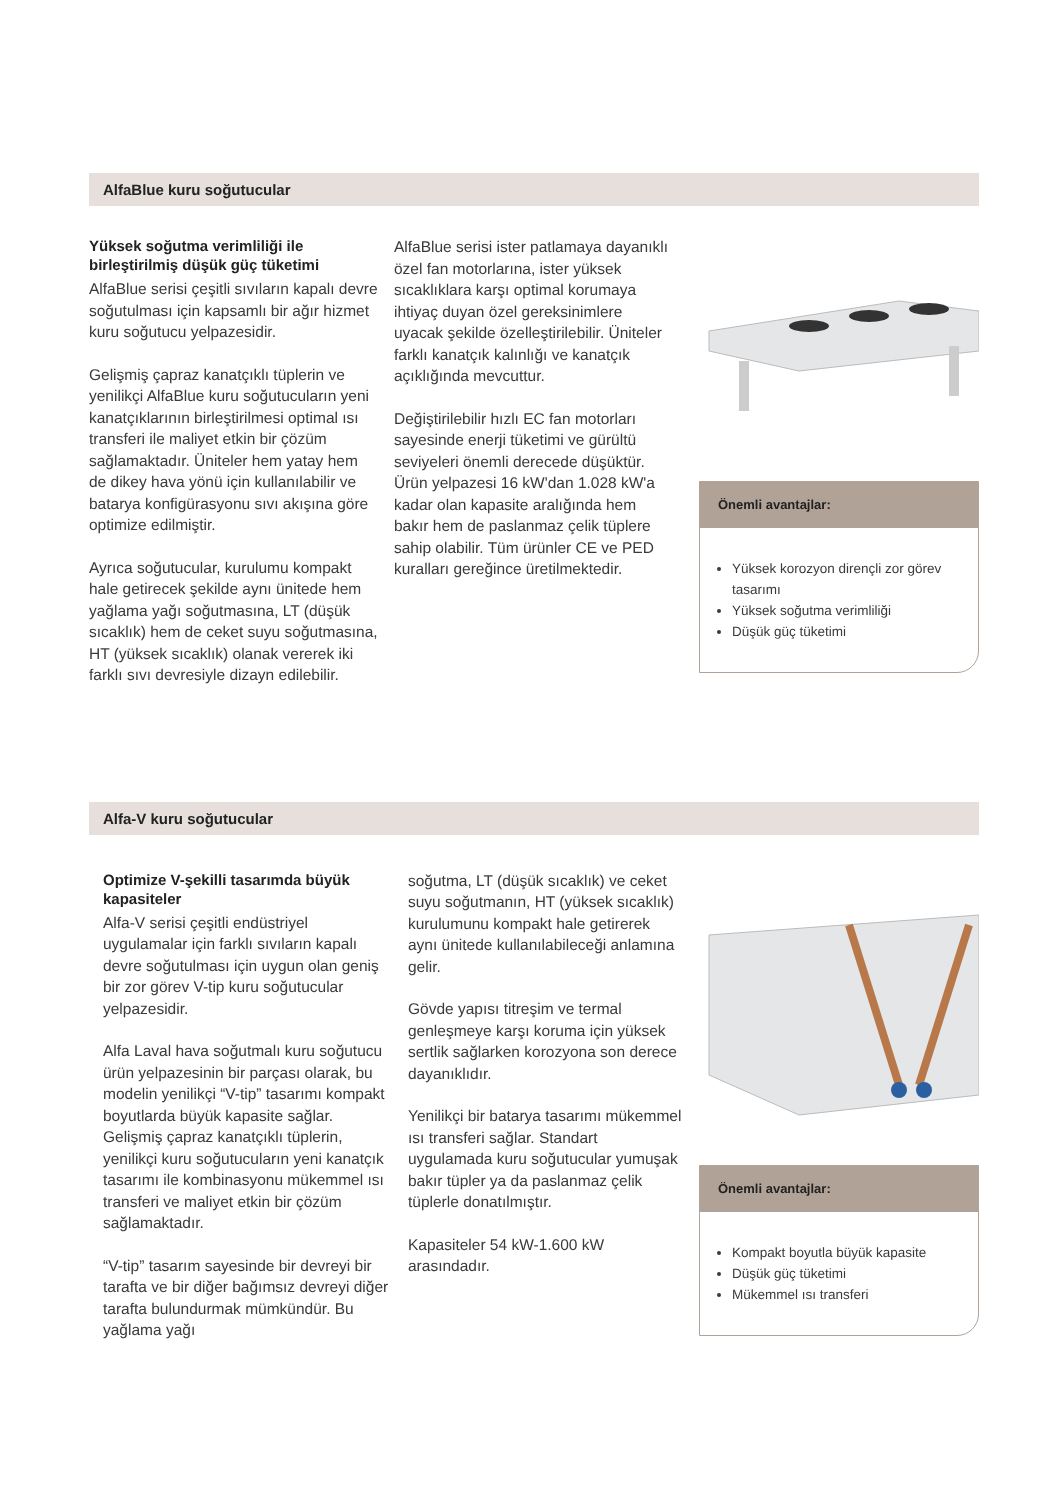AlfaBlue kuru soğutucular
Yüksek soğutma verimliliği ile birleştirilmiş düşük güç tüketimi
AlfaBlue serisi çeşitli sıvıların kapalı devre soğutulması için kapsamlı bir ağır hizmet kuru soğutucu yelpazesidir.
Gelişmiş çapraz kanatçıklı tüplerin ve yenilikçi AlfaBlue kuru soğutucuların yeni kanatçıklarının birleştirilmesi optimal ısı transferi ile maliyet etkin bir çözüm sağlamaktadır. Üniteler hem yatay hem de dikey hava yönü için kullanılabilir ve batarya konfigürasyonu sıvı akışına göre optimize edilmiştir.
Ayrıca soğutucular, kurulumu kompakt hale getirecek şekilde aynı ünitede hem yağlama yağı soğutmasına, LT (düşük sıcaklık) hem de ceket suyu soğutmasına, HT (yüksek sıcaklık) olanak vererek iki farklı sıvı devresiyle dizayn edilebilir.
AlfaBlue serisi ister patlamaya dayanıklı özel fan motorlarına, ister yüksek sıcaklıklara karşı optimal korumaya ihtiyaç duyan özel gereksinimlere uyacak şekilde özelleştirilebilir. Üniteler farklı kanatçık kalınlığı ve kanatçık açıklığında mevcuttur.
Değiştirilebilir hızlı EC fan motorları sayesinde enerji tüketimi ve gürültü seviyeleri önemli derecede düşüktür. Ürün yelpazesi 16 kW'dan 1.028 kW'a kadar olan kapasite aralığında hem bakır hem de paslanmaz çelik tüplere sahip olabilir. Tüm ürünler CE ve PED kuralları gereğince üretilmektedir.
Önemli avantajlar:
Yüksek korozyon dirençli zor görev tasarımı
Yüksek soğutma verimliliği
Düşük güç tüketimi
Alfa-V kuru soğutucular
Optimize V-şekilli tasarımda büyük kapasiteler
Alfa-V serisi çeşitli endüstriyel uygulamalar için farklı sıvıların kapalı devre soğutulması için uygun olan geniş bir zor görev V-tip kuru soğutucular yelpazesidir.
Alfa Laval hava soğutmalı kuru soğutucu ürün yelpazesinin bir parçası olarak, bu modelin yenilikçi “V-tip” tasarımı kompakt boyutlarda büyük kapasite sağlar. Gelişmiş çapraz kanatçıklı tüplerin, yenilikçi kuru soğutucuların yeni kanatçık tasarımı ile kombinasyonu mükemmel ısı transferi ve maliyet etkin bir çözüm sağlamaktadır.
“V-tip” tasarım sayesinde bir devreyi bir tarafta ve bir diğer bağımsız devreyi diğer tarafta bulundurmak mümkündür. Bu yağlama yağı
soğutma, LT (düşük sıcaklık) ve ceket suyu soğutmanın, HT (yüksek sıcaklık) kurulumunu kompakt hale getirerek aynı ünitede kullanılabileceği anlamına gelir.
Gövde yapısı titreşim ve termal genleşmeye karşı koruma için yüksek sertlik sağlarken korozyona son derece dayanıklıdır.
Yenilikçi bir batarya tasarımı mükemmel ısı transferi sağlar. Standart uygulamada kuru soğutucular yumuşak bakır tüpler ya da paslanmaz çelik tüplerle donatılmıştır.
Kapasiteler 54 kW-1.600 kW arasındadır.
Önemli avantajlar:
Kompakt boyutla büyük kapasite
Düşük güç tüketimi
Mükemmel ısı transferi